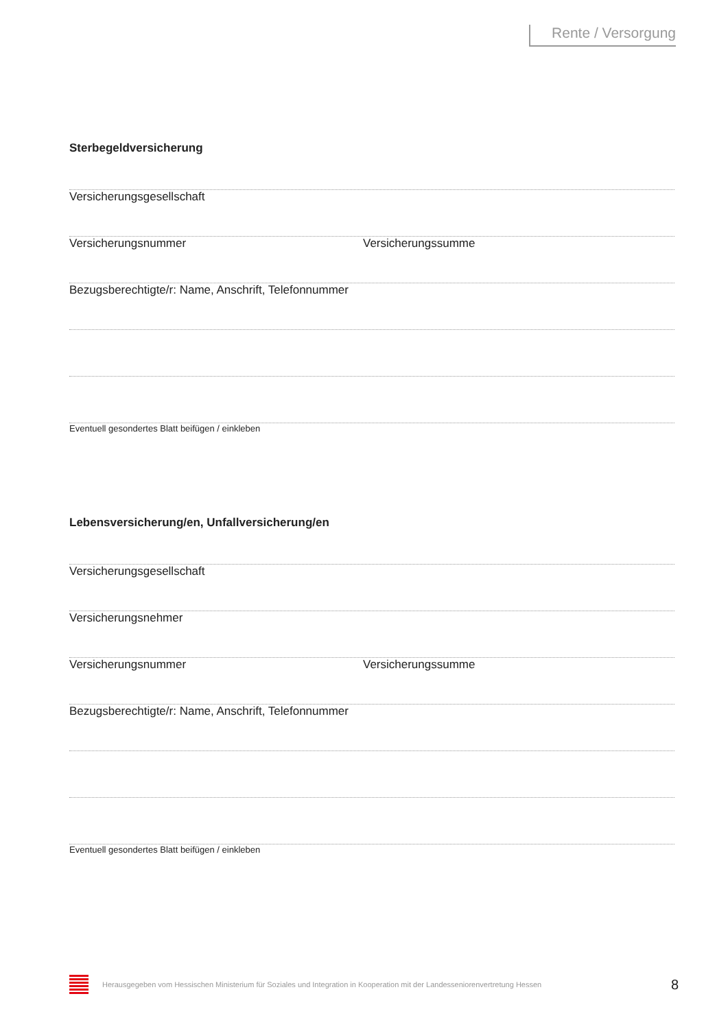Rente / Versorgung
Sterbegeldversicherung
Versicherungsgesellschaft
Versicherungsnummer Versicherungssumme
Bezugsberechtigte/r: Name, Anschrift, Telefonnummer
Eventuell gesondertes Blatt beifügen / einkleben
Lebensversicherung/en, Unfallversicherung/en
Versicherungsgesellschaft
Versicherungsnehmer
Versicherungsnummer Versicherungssumme
Bezugsberechtigte/r: Name, Anschrift, Telefonnummer
Eventuell gesondertes Blatt beifügen / einkleben
Herausgegeben vom Hessischen Ministerium für Soziales und Integration in Kooperation mit der Landesseniorenvertretung Hessen
8